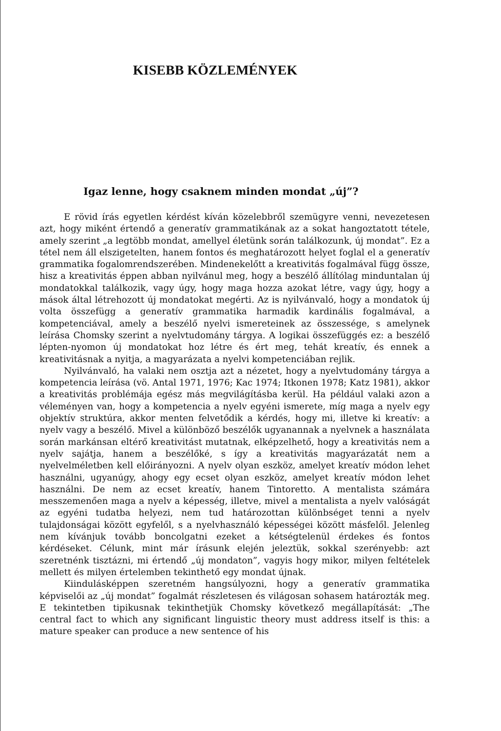KISEBB KÖZLEMÉNYEK
Igaz lenne, hogy csaknem minden mondat „új”?
E rövid írás egyetlen kérdést kíván közelebbről szemügyre venni, nevezetesen azt, hogy miként értendő a generatív grammatikának az a sokat hangoztatott tétele, amely szerint „a legtöbb mondat, amellyel életünk során találkozunk, új mondat”. Ez a tétel nem áll elszigetelten, hanem fontos és meghatározott helyet foglal el a generatív grammatika fogalomrendszerében. Mindenekelőtt a kreativitás fogalmával függ össze, hisz a kreativitás éppen abban nyilvánul meg, hogy a beszélő állítólag minduntalan új mondatokkal találkozik, vagy úgy, hogy maga hozza azokat létre, vagy úgy, hogy a mások által létrehozott új mondatokat megérti. Az is nyilvánvaló, hogy a mondatok új volta összefügg a generatív grammatika harmadik kardinális fogalmával, a kompetenciával, amely a beszélő nyelvi ismereteinek az összessége, s amelynek leírása Chomsky szerint a nyelvtudomány tárgya. A logikai összefüggés ez: a beszélő lépten-nyomon új mondatokat hoz létre és ért meg, tehát kreatív, és ennek a kreativitásnak a nyitja, a magyarázata a nyelvi kompetenciában rejlik.
Nyilvánvaló, ha valaki nem osztja azt a nézetet, hogy a nyelvtudomány tárgya a kompetencia leírása (vö. Antal 1971, 1976; Kac 1974; Itkonen 1978; Katz 1981), akkor a kreativitás problémája egész más megvilágításba kerül. Ha például valaki azon a véleményen van, hogy a kompetencia a nyelv egyéni ismerete, míg maga a nyelv egy objektív struktúra, akkor menten felvetődik a kérdés, hogy mi, illetve ki kreatív: a nyelv vagy a beszélő. Mivel a különböző beszélők ugyanannak a nyelvnek a használata során markánsan eltérő kreativitást mutatnak, elképzelhető, hogy a kreativitás nem a nyelv sajátja, hanem a beszélőké, s így a kreativitás magyarázatát nem a nyelvelméletben kell előirányozni. A nyelv olyan eszköz, amelyet kreatív módon lehet használni, ugyanúgy, ahogy egy ecset olyan eszköz, amelyet kreatív módon lehet használni. De nem az ecset kreatív, hanem Tintoretto. A mentalista számára messzemenően maga a nyelv a képesség, illetve, mivel a mentalista a nyelv valóságát az egyéni tudatba helyezi, nem tud határozottan különbséget tenni a nyelv tulajdonságai között egyfelől, s a nyelvhasználó képességei között másfelől. Jelenleg nem kívánjuk tovább boncolgatni ezeket a kétségtelenül érdekes és fontos kérdéseket. Célunk, mint már írásunk elején jeleztük, sokkal szerényebb: azt szeretnénk tisztázni, mi értendő „új mondaton”, vagyis hogy mikor, milyen feltételek mellett és milyen értelemben tekinthető egy mondat újnak.
Kiindulásképpen szeretném hangsúlyozni, hogy a generatív grammatika képviselői az „új mondat” fogalmát részletesen és világosan sohasem határozták meg. E tekintetben tipikusnak tekinthetjük Chomsky következő megállapítását: „The central fact to which any significant linguistic theory must address itself is this: a mature speaker can produce a new sentence of his